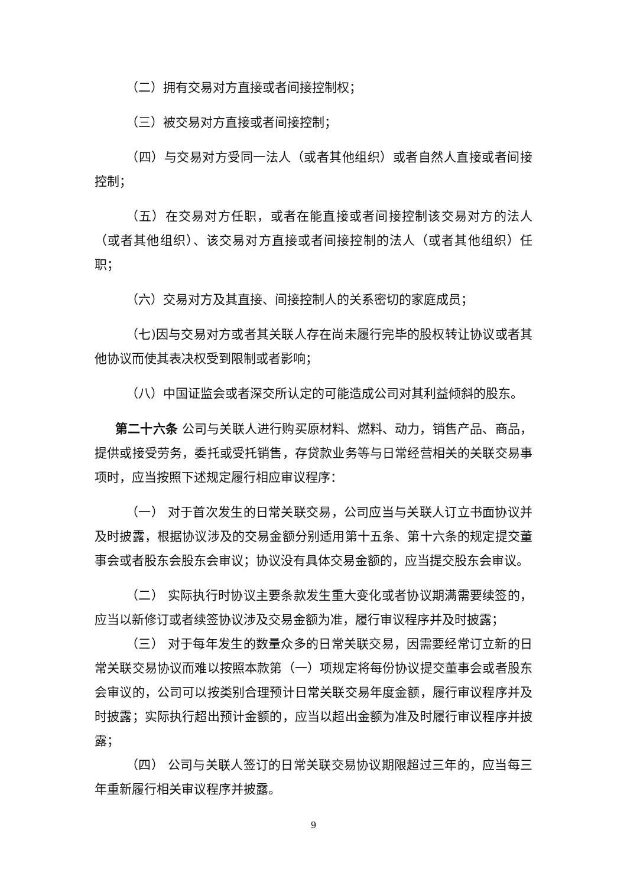（二）拥有交易对方直接或者间接控制权；
（三）被交易对方直接或者间接控制；
（四）与交易对方受同一法人（或者其他组织）或者自然人直接或者间接控制；
（五）在交易对方任职，或者在能直接或者间接控制该交易对方的法人（或者其他组织）、该交易对方直接或者间接控制的法人（或者其他组织）任职；
（六）交易对方及其直接、间接控制人的关系密切的家庭成员；
（七)因与交易对方或者其关联人存在尚未履行完毕的股权转让协议或者其他协议而使其表决权受到限制或者影响；
（八）中国证监会或者深交所认定的可能造成公司对其利益倾斜的股东。
第二十六条 公司与关联人进行购买原材料、燃料、动力，销售产品、商品，提供或接受劳务，委托或受托销售，存贷款业务等与日常经营相关的关联交易事项时，应当按照下述规定履行相应审议程序：
（一） 对于首次发生的日常关联交易，公司应当与关联人订立书面协议并及时披露，根据协议涉及的交易金额分别适用第十五条、第十六条的规定提交董事会或者股东会股东会审议；协议没有具体交易金额的，应当提交股东会审议。
（二） 实际执行时协议主要条款发生重大变化或者协议期满需要续签的，应当以新修订或者续签协议涉及交易金额为准，履行审议程序并及时披露；
（三） 对于每年发生的数量众多的日常关联交易，因需要经常订立新的日常关联交易协议而难以按照本款第（一）项规定将每份协议提交董事会或者股东会审议的，公司可以按类别合理预计日常关联交易年度金额，履行审议程序并及时披露；实际执行超出预计金额的，应当以超出金额为准及时履行审议程序并披露；
（四） 公司与关联人签订的日常关联交易协议期限超过三年的，应当每三年重新履行相关审议程序并披露。
9